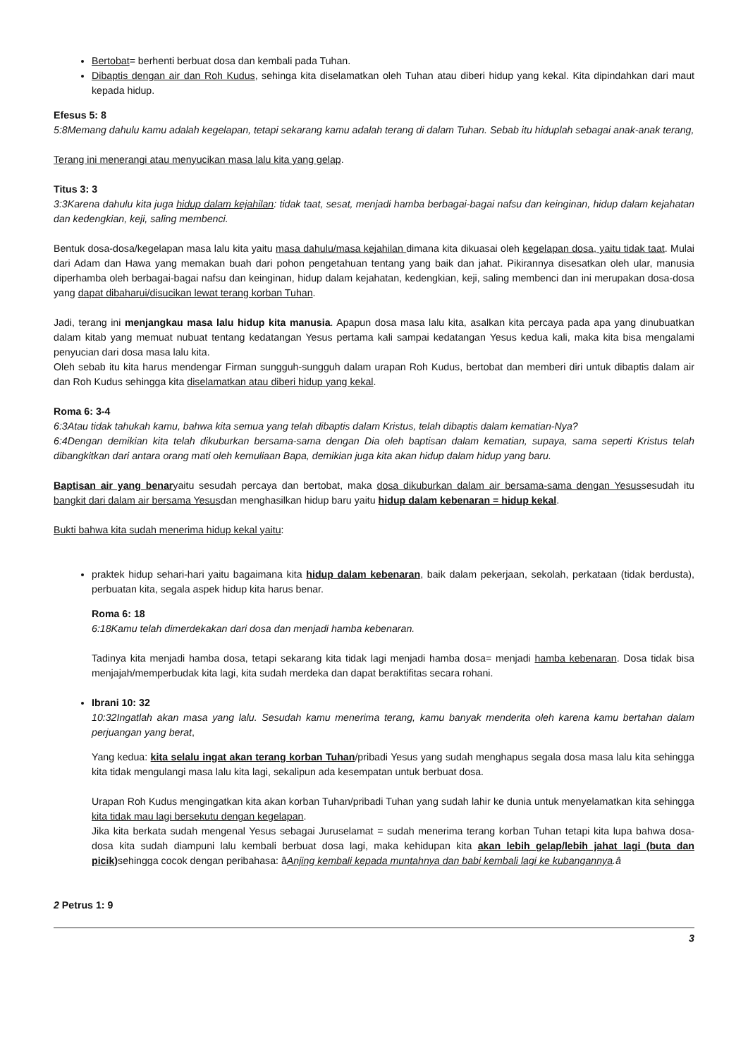Bertobat= berhenti berbuat dosa dan kembali pada Tuhan.
Dibaptis dengan air dan Roh Kudus, sehinga kita diselamatkan oleh Tuhan atau diberi hidup yang kekal. Kita dipindahkan dari maut kepada hidup.
Efesus 5: 8
5:8Memang dahulu kamu adalah kegelapan, tetapi sekarang kamu adalah terang di dalam Tuhan. Sebab itu hiduplah sebagai anak-anak terang,
Terang ini menerangi atau menyucikan masa lalu kita yang gelap.
Titus 3: 3
3:3Karena dahulu kita juga hidup dalam kejahilan: tidak taat, sesat, menjadi hamba berbagai-bagai nafsu dan keinginan, hidup dalam kejahatan dan kedengkian, keji, saling membenci.
Bentuk dosa-dosa/kegelapan masa lalu kita yaitu masa dahulu/masa kejahilan dimana kita dikuasai oleh kegelapan dosa, yaitu tidak taat. Mulai dari Adam dan Hawa yang memakan buah dari pohon pengetahuan tentang yang baik dan jahat. Pikirannya disesatkan oleh ular, manusia diperhamba oleh berbagai-bagai nafsu dan keinginan, hidup dalam kejahatan, kedengkian, keji, saling membenci dan ini merupakan dosa-dosa yang dapat dibaharui/disucikan lewat terang korban Tuhan.
Jadi, terang ini menjangkau masa lalu hidup kita manusia. Apapun dosa masa lalu kita, asalkan kita percaya pada apa yang dinubuatkan dalam kitab yang memuat nubuat tentang kedatangan Yesus pertama kali sampai kedatangan Yesus kedua kali, maka kita bisa mengalami penyucian dari dosa masa lalu kita.
Oleh sebab itu kita harus mendengar Firman sungguh-sungguh dalam urapan Roh Kudus, bertobat dan memberi diri untuk dibaptis dalam air dan Roh Kudus sehingga kita diselamatkan atau diberi hidup yang kekal.
Roma 6: 3-4
6:3Atau tidak tahukah kamu, bahwa kita semua yang telah dibaptis dalam Kristus, telah dibaptis dalam kematian-Nya?
6:4Dengan demikian kita telah dikuburkan bersama-sama dengan Dia oleh baptisan dalam kematian, supaya, sama seperti Kristus telah dibangkitkan dari antara orang mati oleh kemuliaan Bapa, demikian juga kita akan hidup dalam hidup yang baru.
Baptisan air yang benaryaitu sesudah percaya dan bertobat, maka dosa dikuburkan dalam air bersama-sama dengan Yesussesudah itu bangkit dari dalam air bersama Yesusdan menghasilkan hidup baru yaitu hidup dalam kebenaran = hidup kekal.
Bukti bahwa kita sudah menerima hidup kekal yaitu:
praktek hidup sehari-hari yaitu bagaimana kita hidup dalam kebenaran, baik dalam pekerjaan, sekolah, perkataan (tidak berdusta), perbuatan kita, segala aspek hidup kita harus benar.
Roma 6: 18
6:18Kamu telah dimerdekakan dari dosa dan menjadi hamba kebenaran.
Tadinya kita menjadi hamba dosa, tetapi sekarang kita tidak lagi menjadi hamba dosa= menjadi hamba kebenaran. Dosa tidak bisa menjajah/memperbudak kita lagi, kita sudah merdeka dan dapat beraktifitas secara rohani.
Ibrani 10: 32
10:32Ingatlah akan masa yang lalu. Sesudah kamu menerima terang, kamu banyak menderita oleh karena kamu bertahan dalam perjuangan yang berat,
Yang kedua: kita selalu ingat akan terang korban Tuhan/pribadi Yesus yang sudah menghapus segala dosa masa lalu kita sehingga kita tidak mengulangi masa lalu kita lagi, sekalipun ada kesempatan untuk berbuat dosa.
Urapan Roh Kudus mengingatkan kita akan korban Tuhan/pribadi Tuhan yang sudah lahir ke dunia untuk menyelamatkan kita sehingga kita tidak mau lagi bersekutu dengan kegelapan.
Jika kita berkata sudah mengenal Yesus sebagai Juruselamat = sudah menerima terang korban Tuhan tetapi kita lupa bahwa dosa-dosa kita sudah diampuni lalu kembali berbuat dosa lagi, maka kehidupan kita akan lebih gelap/lebih jahat lagi (buta dan picik) sehingga cocok dengan peribahasa: âAnjing kembali kepada muntahnya dan babi kembali lagi ke kubangannya.â
2 Petrus 1: 9
3